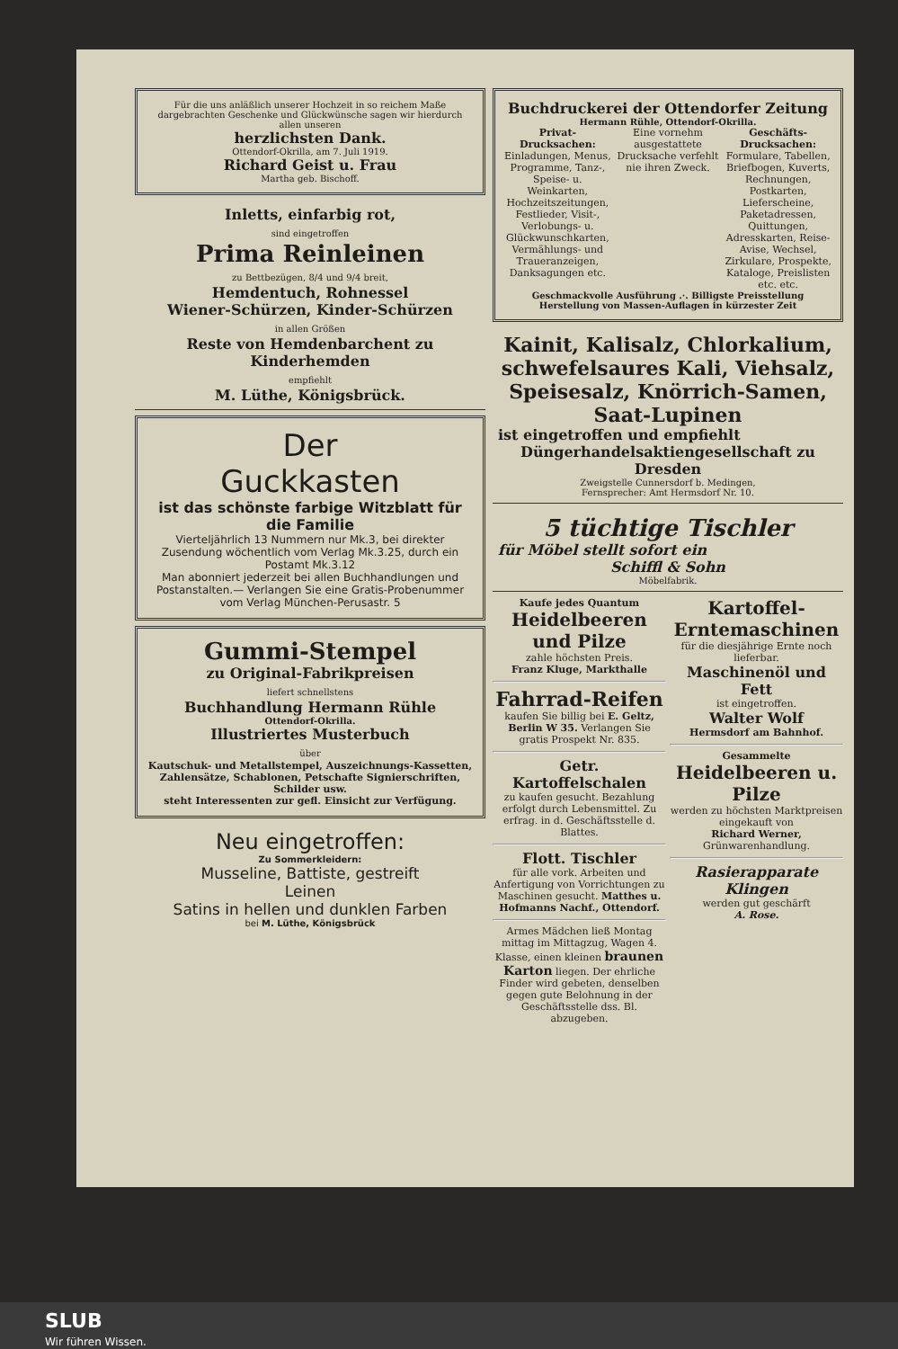Für die uns anläßlich unserer Hochzeit in so reichem Maße dargebrachten Geschenke und Glückwünsche sagen wir hierdurch allen unseren
herzlichsten Dank.
Ottendorf-Okrilla, am 7. Juli 1919.
Richard Geist u. Frau
Martha geb. Bischoff.
Inletts, einfarbig rot,
sind eingetroffen
Prima Reinleinen
zu Bettbezügen, 8/4 und 9/4 breit,
Hemdentuch, Rohnessel
Wiener-Schürzen, Kinder-Schürzen
in allen Größen
Reste von Hemdenbarchent zu Kinderhemden
empfiehlt
M. Lüthe, Königsbrück.
Der
Guckkasten
ist das schönste farbige Witzblatt für die Familie
Vierteljährlich 13 Nummern nur Mk.3, bei direkter Zusendung wöchentlich vom Verlag Mk.3.25, durch ein Postamt Mk.3.12
Man abonniert jederzeit bei allen Buchhandlungen und Postanstalten.— Verlangen Sie eine Gratis-Probenummer vom Verlag München-Perusastr. 5
Gummi-Stempel
zu Original-Fabrikpreisen
liefert schnellstens
Buchhandlung Hermann Rühle
Ottendorf-Okrilla.
Illustriertes Musterbuch
über
Kautschuk- und Metallstempel, Auszeichnungs-Kassetten, Zahlensätze, Schablonen, Petschafte Signierschriften, Schilder usw.
steht Interessenten zur gefl. Einsicht zur Verfügung.
Neu eingetroffen:
Zu Sommerkleidern:
Musseline, Battiste, gestreift
Leinen
Satins in hellen und dunklen Farben
bei M. Lüthe, Königsbrück
Buchdruckerei der Ottendorfer Zeitung
Hermann Rühle, Ottendorf-Okrilla.
Privat-Drucksachen: Einladungen, Menus, Programme, Tanz-, Speise- u. Weinkarten, Hochzeitszeitungen, Festlieder, Visit-, Verlobungs- u. Glückwunschkarten, Vermählungs- und Traueranzeigen, Danksagungen etc.
Eine vornehm ausgestattete Drucksache verfehlt nie ihren Zweck.
Geschäfts-Drucksachen: Formulare, Tabellen, Briefbogen, Kuverts, Rechnungen, Postkarten, Lieferscheine, Paketadressen, Quittungen, Adresskarten, Reise-Avise, Wechsel, Zirkulare, Prospekte, Kataloge, Preislisten etc. etc.
Geschmackvolle Ausführung .·. Billigste Preisstellung
Herstellung von Massen-Auflagen in kürzester Zeit
Kainit, Kalisalz, Chlorkalium, schwefelsaures Kali, Viehsalz, Speisesalz, Knörrich-Samen, Saat-Lupinen
ist eingetroffen und empfiehlt
Düngerhandelsaktiengesellschaft zu Dresden
Zweigstelle Cunnersdorf b. Medingen,
Fernsprecher: Amt Hermsdorf Nr. 10.
5 tüchtige Tischler
für Möbel stellt sofort ein
Schiffl & Sohn
Möbelfabrik.
Kaufe jedes Quantum
Heidelbeeren und Pilze
zahle höchsten Preis.
Franz Kluge, Markthalle
Fahrrad-Reifen
kaufen Sie billig bei E. Geltz, Berlin W 35. Verlangen Sie gratis Prospekt Nr. 835.
Getr. Kartoffelschalen
zu kaufen gesucht. Bezahlung erfolgt durch Lebensmittel. Zu erfrag. in d. Geschäftsstelle d. Blattes.
Flott. Tischler
für alle vork. Arbeiten und Anfertigung von Vorrichtungen zu Maschinen gesucht. Matthes u. Hofmanns Nachf., Ottendorf.
Armes Mädchen ließ Montag mittag im Mittagzug, Wagen 4. Klasse, einen kleinen braunen Karton liegen. Der ehrliche Finder wird gebeten, denselben gegen gute Belohnung in der Geschäftsstelle dss. Bl. abzugeben.
Kartoffel-Erntemaschinen
für die diesjährige Ernte noch lieferbar.
Maschinenöl und Fett
ist eingetroffen.
Walter Wolf
Hermsdorf am Bahnhof.
Gesammelte
Heidelbeeren u. Pilze
werden zu höchsten Marktpreisen eingekauft von
Richard Werner,
Grünwarenhandlung.
Rasierapparate Klingen
werden gut geschärft
A. Rose.
SLUB
Wir führen Wissen.